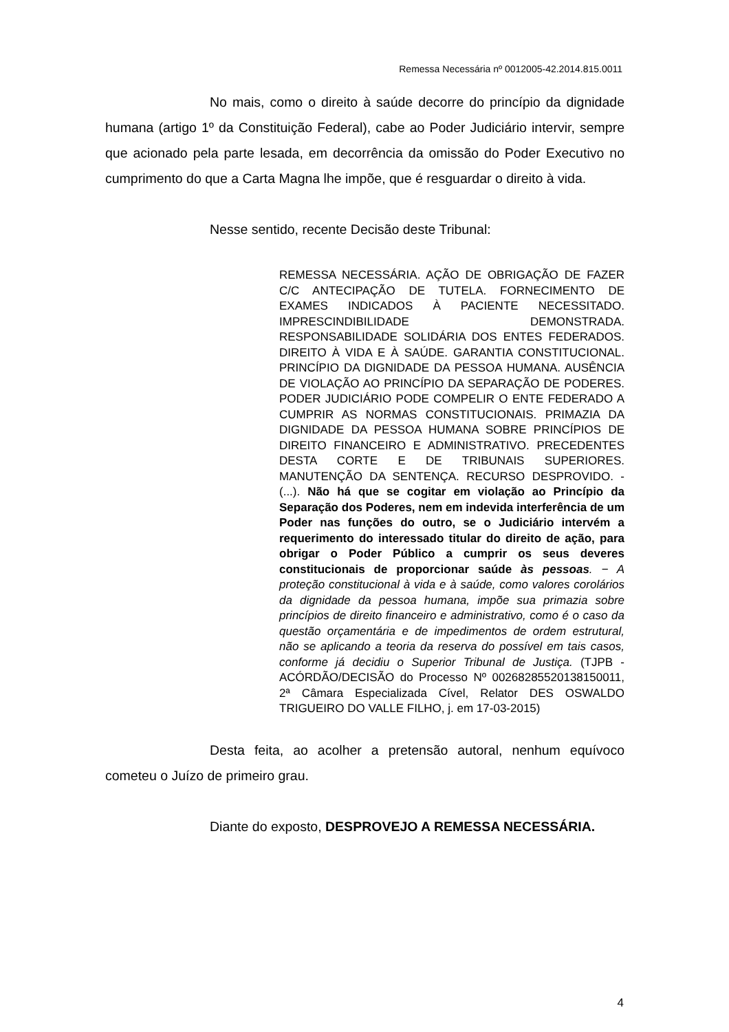Remessa Necessária nº 0012005-42.2014.815.0011
No mais, como o direito à saúde decorre do princípio da dignidade humana (artigo 1º da Constituição Federal), cabe ao Poder Judiciário intervir, sempre que acionado pela parte lesada, em decorrência da omissão do Poder Executivo no cumprimento do que a Carta Magna lhe impõe, que é resguardar o direito à vida.
Nesse sentido, recente Decisão deste Tribunal:
REMESSA NECESSÁRIA. AÇÃO DE OBRIGAÇÃO DE FAZER C/C ANTECIPAÇÃO DE TUTELA. FORNECIMENTO DE EXAMES INDICADOS À PACIENTE NECESSITADO. IMPRESCINDIBILIDADE DEMONSTRADA. RESPONSABILIDADE SOLIDÁRIA DOS ENTES FEDERADOS. DIREITO À VIDA E À SAÚDE. GARANTIA CONSTITUCIONAL. PRINCÍPIO DA DIGNIDADE DA PESSOA HUMANA. AUSÊNCIA DE VIOLAÇÃO AO PRINCÍPIO DA SEPARAÇÃO DE PODERES. PODER JUDICIÁRIO PODE COMPELIR O ENTE FEDERADO A CUMPRIR AS NORMAS CONSTITUCIONAIS. PRIMAZIA DA DIGNIDADE DA PESSOA HUMANA SOBRE PRINCÍPIOS DE DIREITO FINANCEIRO E ADMINISTRATIVO. PRECEDENTES DESTA CORTE E DE TRIBUNAIS SUPERIORES. MANUTENÇÃO DA SENTENÇA. RECURSO DESPROVIDO. - (...). Não há que se cogitar em violação ao Princípio da Separação dos Poderes, nem em indevida interferência de um Poder nas funções do outro, se o Judiciário intervém a requerimento do interessado titular do direito de ação, para obrigar o Poder Público a cumprir os seus deveres constitucionais de proporcionar saúde às pessoas. − A proteção constitucional à vida e à saúde, como valores corolários da dignidade da pessoa humana, impõe sua primazia sobre princípios de direito financeiro e administrativo, como é o caso da questão orçamentária e de impedimentos de ordem estrutural, não se aplicando a teoria da reserva do possível em tais casos, conforme já decidiu o Superior Tribunal de Justiça. (TJPB - ACÓRDÃO/DECISÃO do Processo Nº 00268285520138150011, 2ª Câmara Especializada Cível, Relator DES OSWALDO TRIGUEIRO DO VALLE FILHO, j. em 17-03-2015)
Desta feita, ao acolher a pretensão autoral, nenhum equívoco cometeu o Juízo de primeiro grau.
Diante do exposto, DESPROVEJO A REMESSA NECESSÁRIA.
4